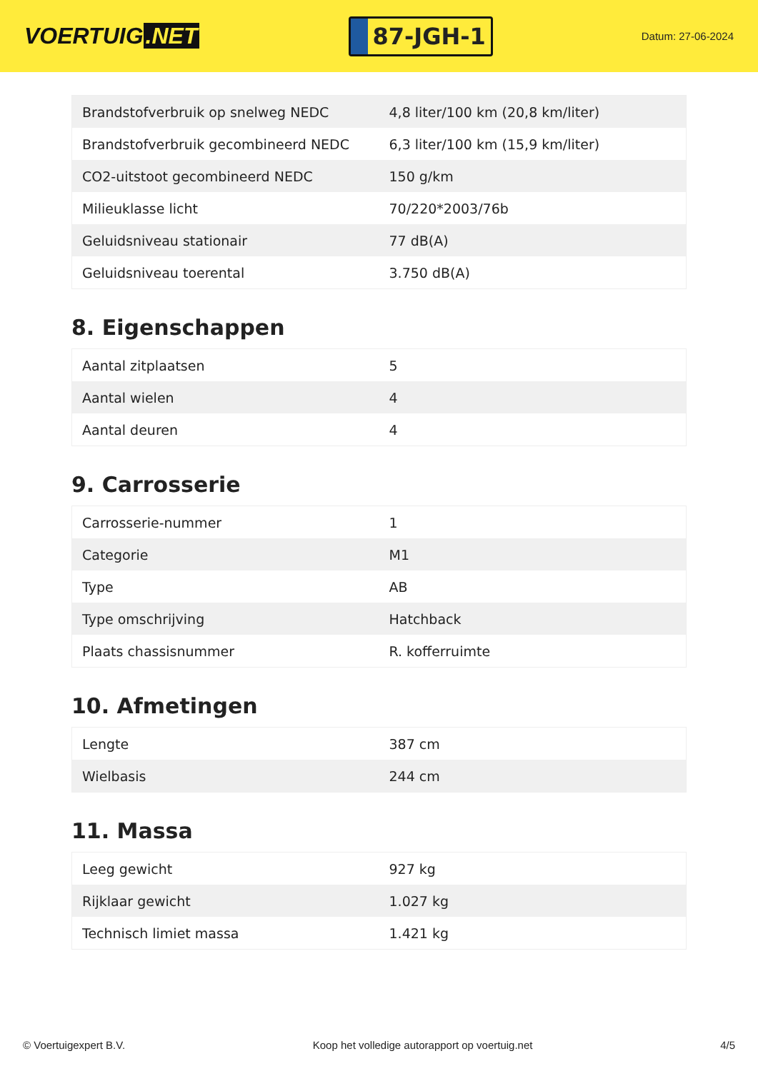VOERTUIG.NET
87-JGH-1
Datum: 27-06-2024
| Brandstofverbruik op snelweg NEDC | 4,8 liter/100 km (20,8 km/liter) |
| Brandstofverbruik gecombineerd NEDC | 6,3 liter/100 km (15,9 km/liter) |
| CO2-uitstoot gecombineerd NEDC | 150 g/km |
| Milieuklasse licht | 70/220*2003/76b |
| Geluidsniveau stationair | 77 dB(A) |
| Geluidsniveau toerental | 3.750 dB(A) |
8. Eigenschappen
| Aantal zitplaatsen | 5 |
| Aantal wielen | 4 |
| Aantal deuren | 4 |
9. Carrosserie
| Carrosserie-nummer | 1 |
| Categorie | M1 |
| Type | AB |
| Type omschrijving | Hatchback |
| Plaats chassisnummer | R. kofferruimte |
10. Afmetingen
| Lengte | 387 cm |
| Wielbasis | 244 cm |
11. Massa
| Leeg gewicht | 927 kg |
| Rijklaar gewicht | 1.027 kg |
| Technisch limiet massa | 1.421 kg |
© Voertuigexpert B.V. Koop het volledige autorapport op voertuig.net 4/5